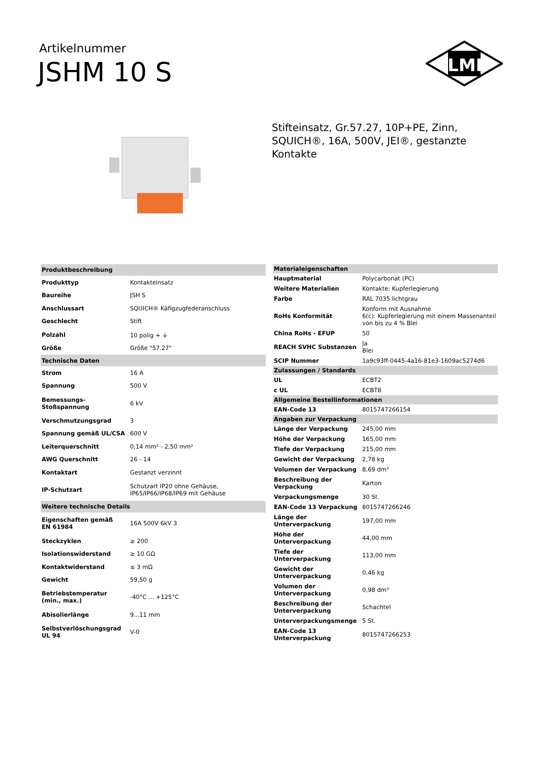Artikelnummer
JSHM 10 S
ILME
Stifteinsatz, Gr.57.27, 10P+PE, Zinn, SQUICH®, 16A, 500V, JEI®, gestanzte Kontakte
| Produktbeschreibung | |
| --- | --- |
| Produkttyp | Kontakteinsatz |
| Baureihe | JSH S |
| Anschlussart | SQUICH® Käfigzugfederanschluss |
| Geschlecht | Stift |
| Polzahl | 10 polig + ⏚ |
| Größe | Größe "57.27" |
| Technische Daten | |
| Strom | 16 A |
| Spannung | 500 V |
| Bemessungs-Stoßspannung | 6 kV |
| Verschmutzungsgrad | 3 |
| Spannung gemäß UL/CSA | 600 V |
| Leiterquerschnitt | 0,14 mm² - 2,50 mm² |
| AWG Querschnitt | 26 - 14 |
| Kontaktart | Gestanzt verzinnt |
| IP-Schutzart | Schutzart IP20 ohne Gehäuse, IP65/IP66/IP68/IP69 mit Gehäuse |
| Weitere technische Details | |
| Eigenschaften gemäß EN 61984 | 16A 500V 6kV 3 |
| Steckzyklen | ≥ 200 |
| Isolationswiderstand | ≥ 10 GΩ |
| Kontaktwiderstand | ≤ 3 mΩ |
| Gewicht | 59,50 g |
| Betriebstemperatur (min., max.) | -40°C ... +125°C |
| Abisolierlänge | 9...11 mm |
| Selbstverlöschungsgrad UL 94 | V-0 |
| Materialeigenschaften | |
| --- | --- |
| Hauptmaterial | Polycarbonat (PC) |
| Weitere Materialien | Kontakte: Kupferlegierung |
| Farbe | RAL 7035 lichtgrau |
| RoHs Konformität | Konform mit Ausnahme 6(c): Kupferlegierung mit einem Massenanteil von bis zu 4 % Blei |
| China RoHs - EFUP | 50 |
| REACH SVHC Substanzen | Ja Blei |
| SCIP Nummer | 1a9c93ff-0445-4a16-81e3-1609ac5274d6 |
| Zulassungen / Standards | |
| UL | ECBT2 |
| c UL | ECBT8 |
| Allgemeine Bestellinformationen | |
| EAN-Code 13 | 8015747266154 |
| Angaben zur Verpackung | |
| Länge der Verpackung | 245,00 mm |
| Höhe der Verpackung | 165,00 mm |
| Tiefe der Verpackung | 215,00 mm |
| Gewicht der Verpackung | 2,78 kg |
| Volumen der Verpackung | 8,69 dm³ |
| Beschreibung der Verpackung | Karton |
| Verpackungsmenge | 30 St. |
| EAN-Code 13 Verpackung | 8015747266246 |
| Länge der Unterverpackung | 197,00 mm |
| Höhe der Unterverpackung | 44,00 mm |
| Tiefe der Unterverpackung | 113,00 mm |
| Gewicht der Unterverpackung | 0,46 kg |
| Volumen der Unterverpackung | 0,98 dm³ |
| Beschreibung der Unterverpackung | Schachtel |
| Unterverpackungsmenge | 5 St. |
| EAN-Code 13 Unterverpackung | 8015747266253 |